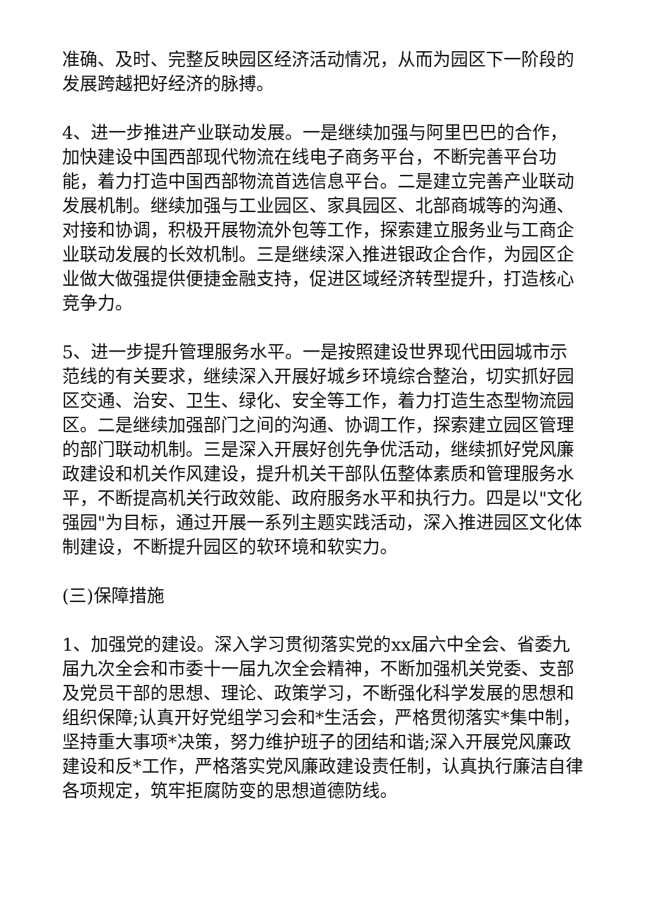准确、及时、完整反映园区经济活动情况，从而为园区下一阶段的发展跨越把好经济的脉搏。
4、进一步推进产业联动发展。一是继续加强与阿里巴巴的合作，加快建设中国西部现代物流在线电子商务平台，不断完善平台功能，着力打造中国西部物流首选信息平台。二是建立完善产业联动发展机制。继续加强与工业园区、家具园区、北部商城等的沟通、对接和协调，积极开展物流外包等工作，探索建立服务业与工商企业联动发展的长效机制。三是继续深入推进银政企合作，为园区企业做大做强提供便捷金融支持，促进区域经济转型提升，打造核心竞争力。
5、进一步提升管理服务水平。一是按照建设世界现代田园城市示范线的有关要求，继续深入开展好城乡环境综合整治，切实抓好园区交通、治安、卫生、绿化、安全等工作，着力打造生态型物流园区。二是继续加强部门之间的沟通、协调工作，探索建立园区管理的部门联动机制。三是深入开展好创先争优活动，继续抓好党风廉政建设和机关作风建设，提升机关干部队伍整体素质和管理服务水平，不断提高机关行政效能、政府服务水平和执行力。四是以"文化强园"为目标，通过开展一系列主题实践活动，深入推进园区文化体制建设，不断提升园区的软环境和软实力。
(三)保障措施
1、加强党的建设。深入学习贯彻落实党的xx届六中全会、省委九届九次全会和市委十一届九次全会精神，不断加强机关党委、支部及党员干部的思想、理论、政策学习，不断强化科学发展的思想和组织保障;认真开好党组学习会和*生活会，严格贯彻落实*集中制，坚持重大事项*决策，努力维护班子的团结和谐;深入开展党风廉政建设和反*工作，严格落实党风廉政建设责任制，认真执行廉洁自律各项规定，筑牢拒腐防变的思想道德防线。